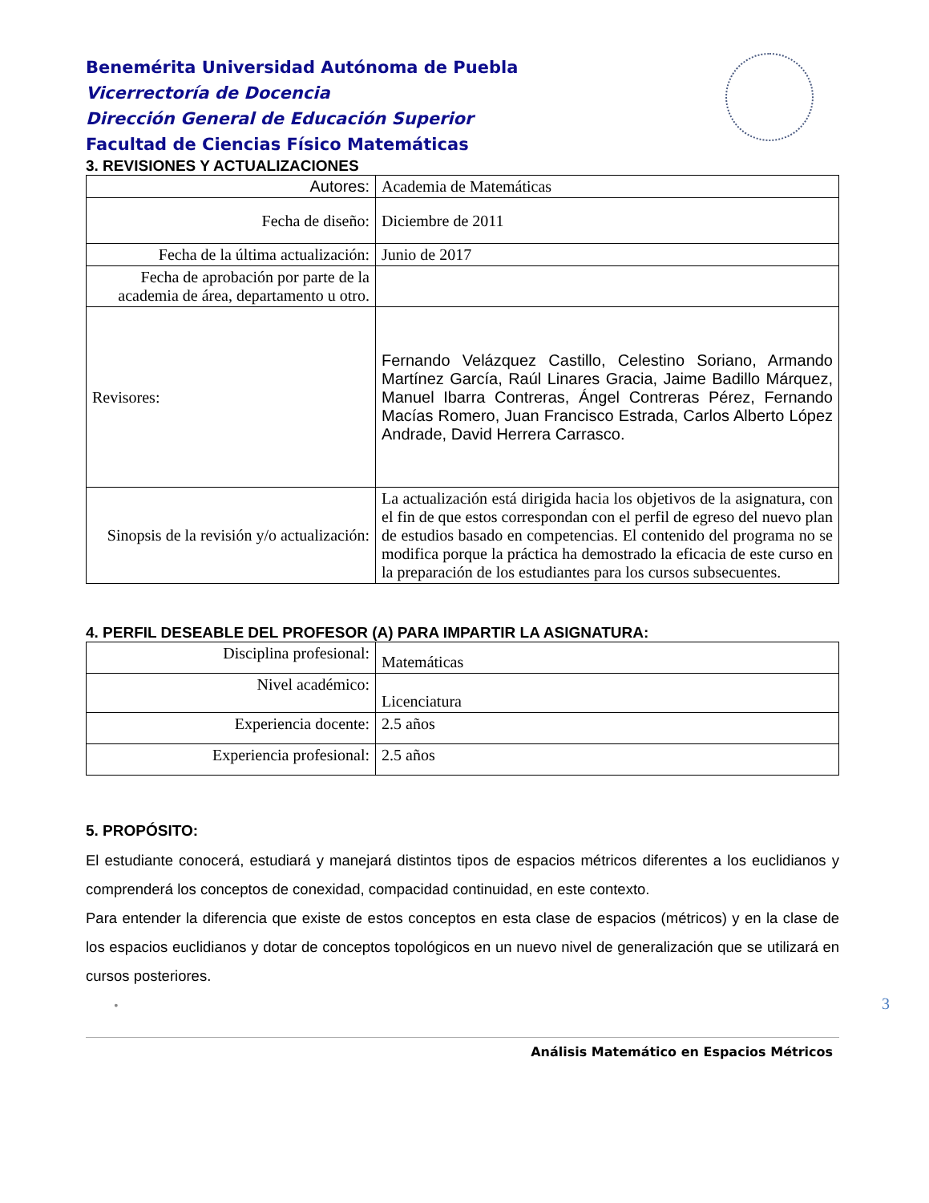Benemérita Universidad Autónoma de Puebla
Vicerrectoría de Docencia
Dirección General de Educación Superior
Facultad de Ciencias Físico Matemáticas
3. REVISIONES Y ACTUALIZACIONES
| Autores: | Academia de Matemáticas |
| Fecha de diseño: | Diciembre de 2011 |
| Fecha de la última actualización: | Junio de 2017 |
| Fecha de aprobación por parte de la academia de área, departamento u otro. | |
| Revisores: | Fernando Velázquez Castillo, Celestino Soriano, Armando Martínez García, Raúl Linares Gracia, Jaime Badillo Márquez, Manuel Ibarra Contreras, Ángel Contreras Pérez, Fernando Macías Romero, Juan Francisco Estrada, Carlos Alberto López Andrade, David Herrera Carrasco. |
| Sinopsis de la revisión y/o actualización: | La actualización está dirigida hacia los objetivos de la asignatura, con el fin de que estos correspondan con el perfil de egreso del nuevo plan de estudios basado en competencias. El contenido del programa no se modifica porque la práctica ha demostrado la eficacia de este curso en la preparación de los estudiantes para los cursos subsecuentes. |
4. PERFIL DESEABLE DEL PROFESOR (A) PARA IMPARTIR LA ASIGNATURA:
| Disciplina profesional: | Matemáticas |
| Nivel académico: | Licenciatura |
| Experiencia docente: | 2.5 años |
| Experiencia profesional: | 2.5 años |
5. PROPÓSITO:
El estudiante conocerá, estudiará y manejará distintos tipos de espacios métricos diferentes a los euclidianos y comprenderá los conceptos de conexidad, compacidad continuidad, en este contexto.
Para entender la diferencia que existe de estos conceptos en esta clase de espacios (métricos) y en la clase de los espacios euclidianos y dotar de conceptos topológicos en un nuevo nivel de generalización que se utilizará en cursos posteriores.
•
Análisis Matemático en Espacios Métricos
3